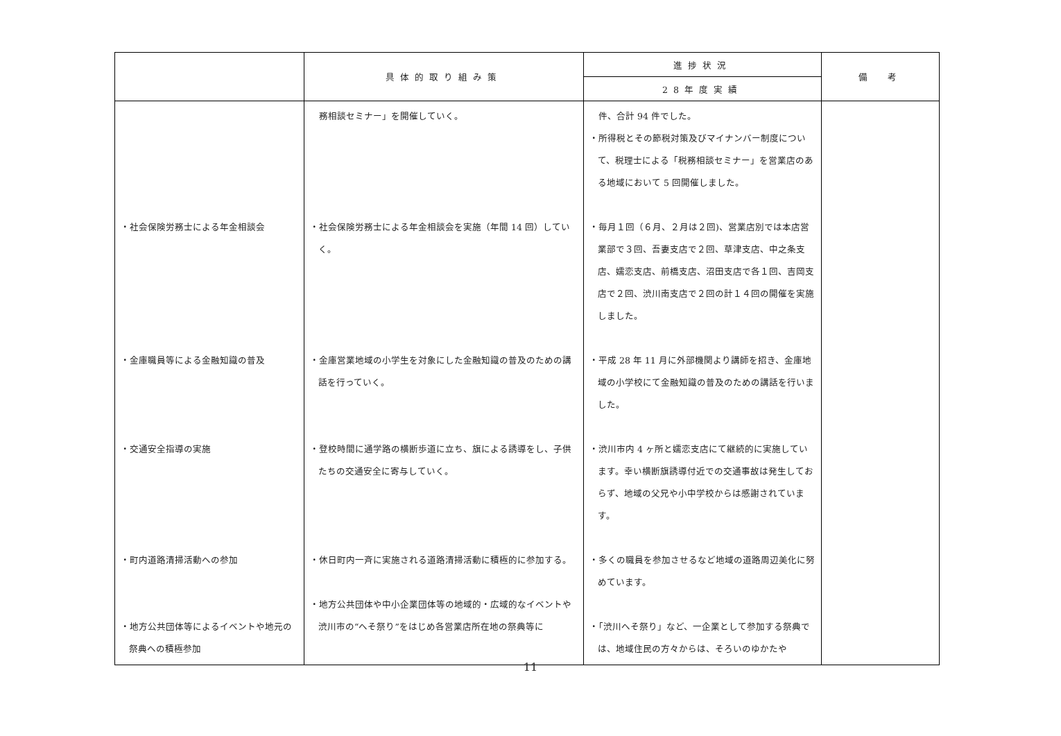| | 具体的取り組み策 | 進捗状況 | 備 考 |
| --- | --- | --- | --- |
| | | 28年度実績 | |
| ・社会保険労務士による年金相談会 ・金庫職員等による金融知識の普及 ・交通安全指導の実施 ・町内道路清掃活動への参加 ・地方公共団体等によるイベントや地元の祭典への積極参加 | 務相談セミナー」を開催していく。 ・社会保険労務士による年金相談会を実施（年間 14 回）していく。 ・金庫営業地域の小学生を対象にした金融知識の普及のための講話を行っていく。 ・登校時間に通学路の横断歩道に立ち、旗による誘導をし、子供たちの交通安全に寄与していく。 ・休日町内一斉に実施される道路清掃活動に積極的に参加する。 ・地方公共団体や中小企業団体等の地域的・広域的なイベントや渋川市の“へそ祭り”をはじめ各営業店所在地の祭典等に | 件、合計 94 件でした。 ・所得税とその節税対策及びマイナンバー制度について、税理士による「税務相談セミナー」を営業店のある地域において 5 回開催しました。 ・毎月１回（６月、２月は２回)、営業店別では本店営業部で３回、吾妻支店で２回、草津支店、中之条支店、嬬恋支店、前橋支店、沼田支店で各１回、吉岡支店で２回、渋川南支店で２回の計１４回の開催を実施しました。 ・平成 28 年 11 月に外部機関より講師を招き、金庫地域の小学校にて金融知識の普及のための講話を行いました。 ・渋川市内 4 ヶ所と嬬恋支店にて継続的に実施しています。幸い横断旗誘導付近での交通事故は発生しておらず、地域の父兄や小中学校からは感謝されています。 ・多くの職員を参加させるなど地域の道路周辺美化に努めています。 ・「渋川へそ祭り」など、一企業として参加する祭典では、地域住民の方々からは、そろいのゆかたや | |
11